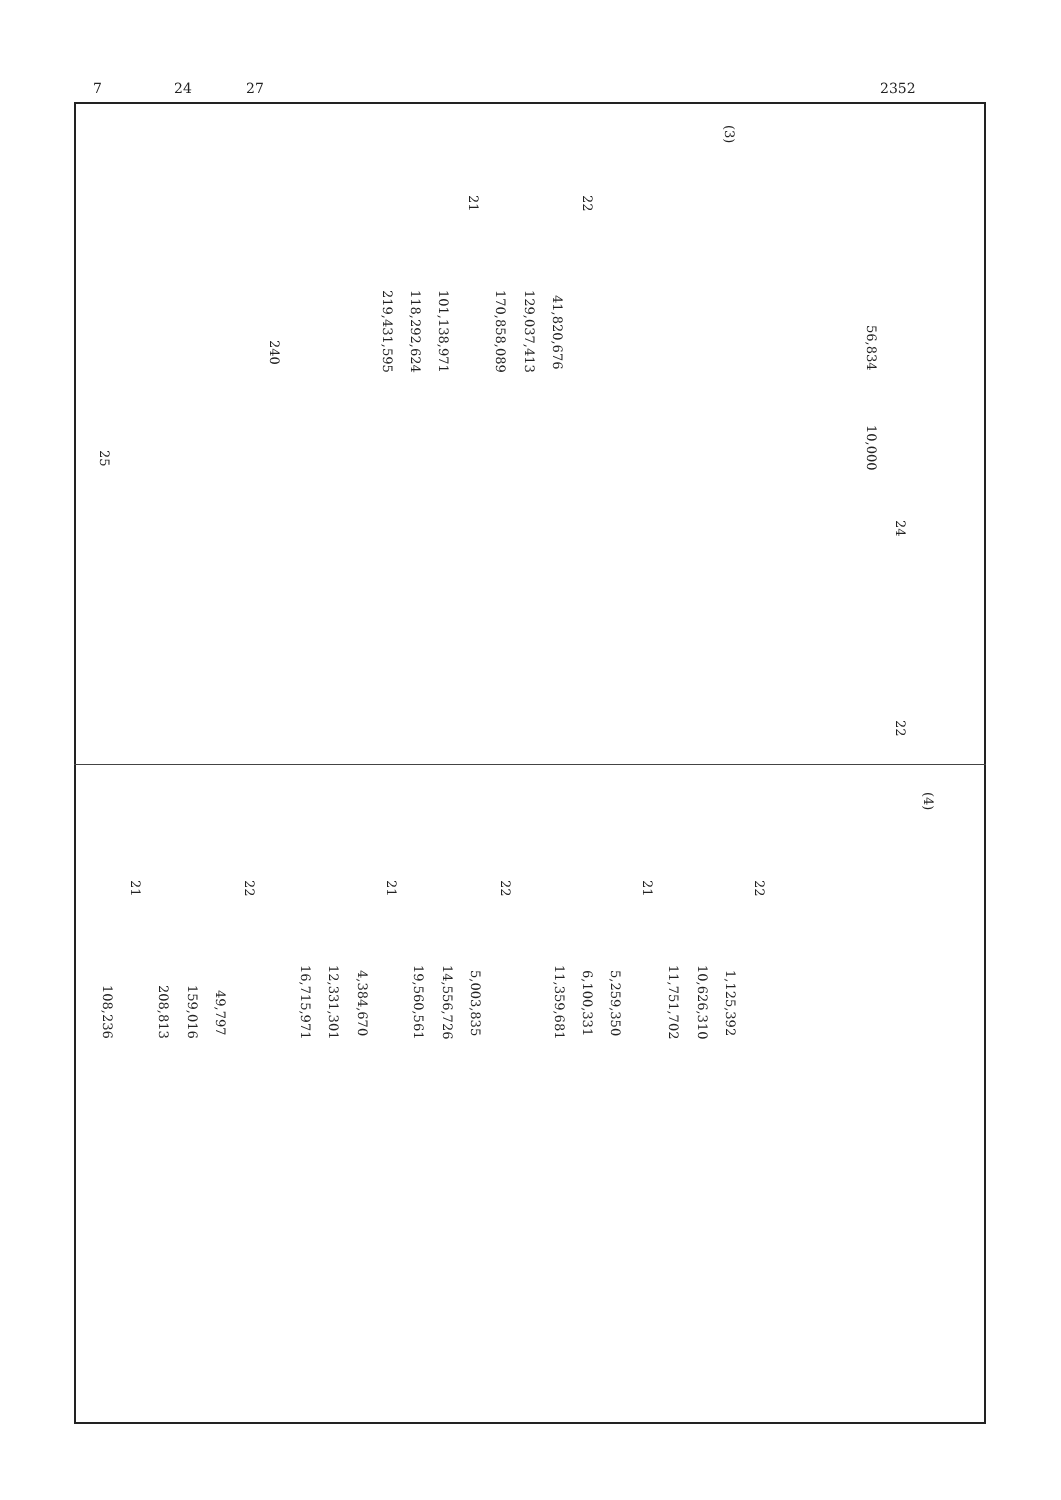7 24 27 2352
(3)
22
21
56,834
10,000
24
22
41,820,676
129,037,413
170,858,089
101,138,971
118,292,624
219,431,595
240
25
(4)
22
21
1,125,392
10,626,310
11,751,702
5,259,350
6,100,331
11,359,681
22
21
5,003,835
14,556,726
19,560,561
4,384,670
12,331,301
16,715,971
22
21
49,797
159,016
208,813
108,236